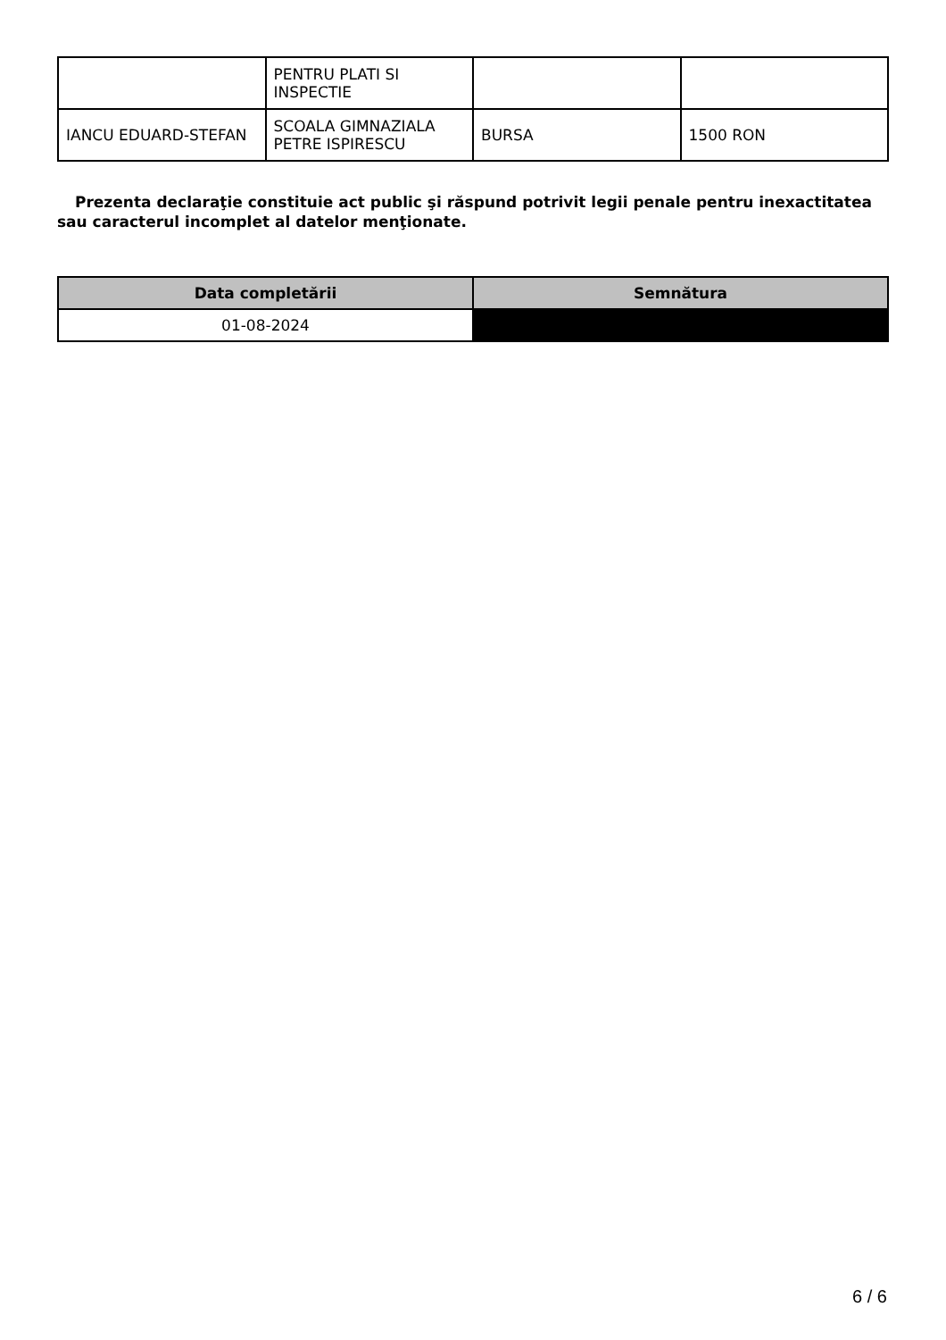| | PENTRU PLATI SI INSPECTIE | | |
| IANCU EDUARD-STEFAN | SCOALA GIMNAZIALA PETRE ISPIRESCU | BURSA | 1500 RON |
Prezenta declaraţie constituie act public şi răspund potrivit legii penale pentru inexactitatea sau caracterul incomplet al datelor menţionate.
| Data completării | Semnătura |
| --- | --- |
| 01-08-2024 | |
6 / 6